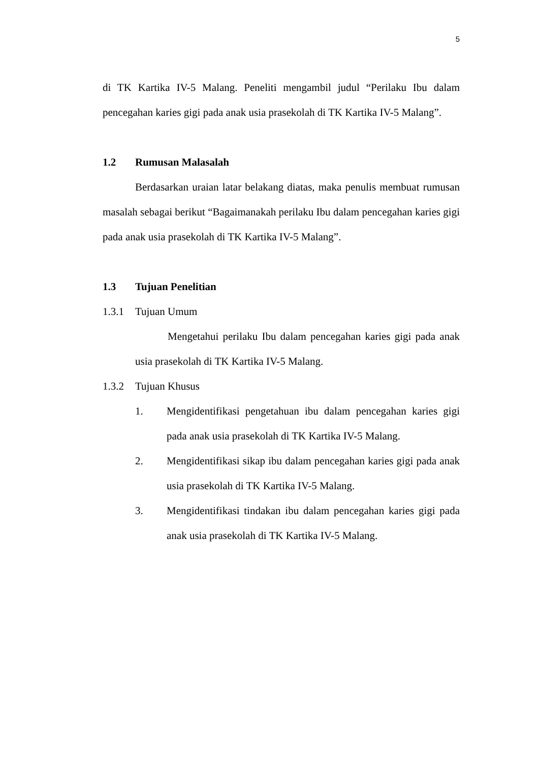5
di TK Kartika IV-5 Malang. Peneliti mengambil judul “Perilaku Ibu dalam pencegahan karies gigi pada anak usia prasekolah di TK Kartika IV-5 Malang”.
1.2 Rumusan Malasalah
Berdasarkan uraian latar belakang diatas, maka penulis membuat rumusan masalah sebagai berikut “Bagaimanakah perilaku Ibu dalam pencegahan karies gigi pada anak usia prasekolah di TK Kartika IV-5 Malang”.
1.3 Tujuan Penelitian
1.3.1 Tujuan Umum
Mengetahui perilaku Ibu dalam pencegahan karies gigi pada anak usia prasekolah di TK Kartika IV-5 Malang.
1.3.2 Tujuan Khusus
1. Mengidentifikasi pengetahuan ibu dalam pencegahan karies gigi pada anak usia prasekolah di TK Kartika IV-5 Malang.
2. Mengidentifikasi sikap ibu dalam pencegahan karies gigi pada anak usia prasekolah di TK Kartika IV-5 Malang.
3. Mengidentifikasi tindakan ibu dalam pencegahan karies gigi pada anak usia prasekolah di TK Kartika IV-5 Malang.